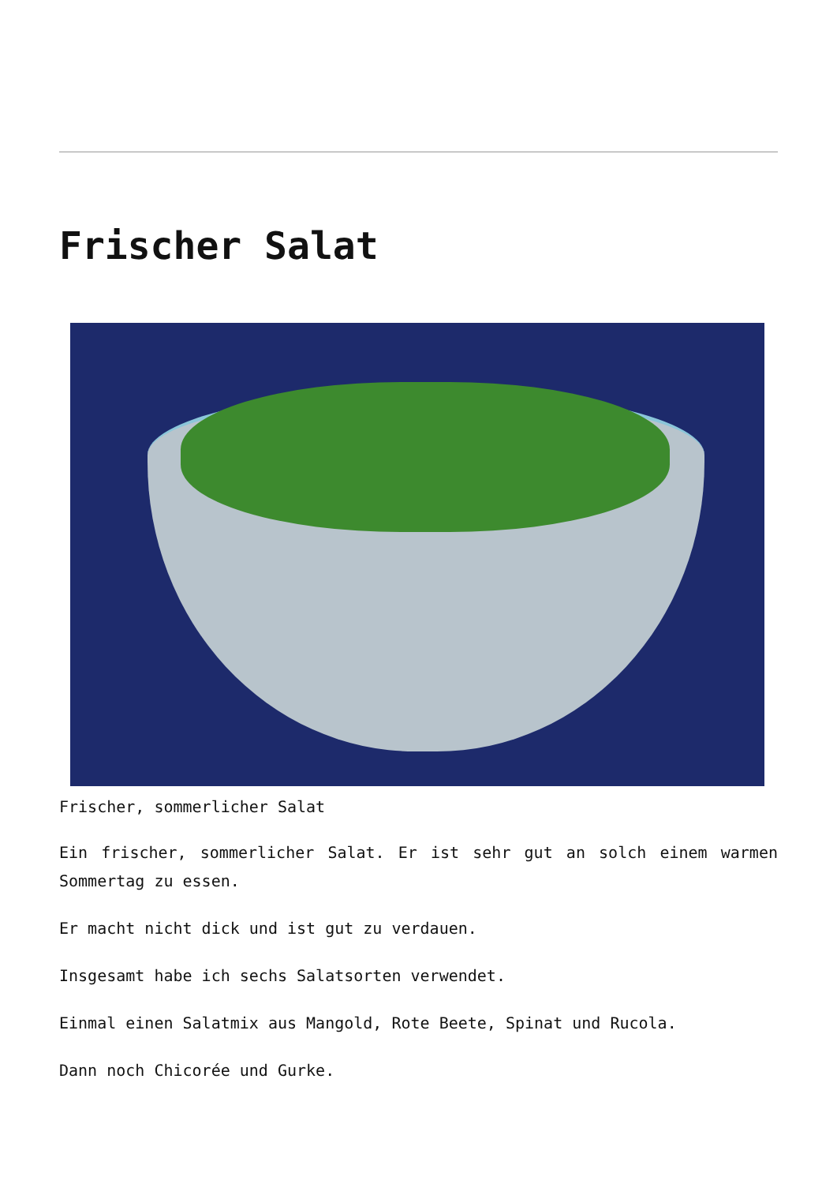Frischer Salat
Frischer, sommerlicher Salat
Ein frischer, sommerlicher Salat. Er ist sehr gut an solch einem warmen Sommertag zu essen.
Er macht nicht dick und ist gut zu verdauen.
Insgesamt habe ich sechs Salatsorten verwendet.
Einmal einen Salatmix aus Mangold, Rote Beete, Spinat und Rucola.
Dann noch Chicorée und Gurke.